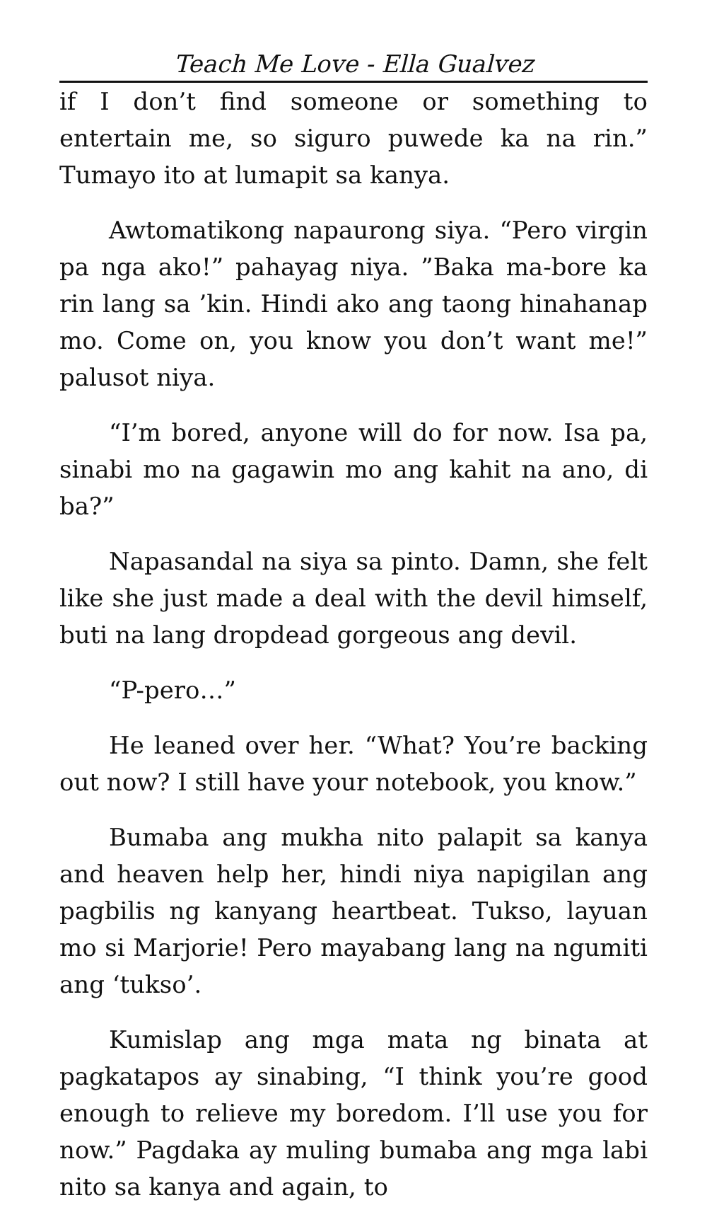Teach Me Love - Ella Gualvez
if I don’t find someone or something to entertain me, so siguro puwede ka na rin.” Tumayo ito at lumapit sa kanya.
Awtomatikong napaurong siya. “Pero virgin pa nga ako!” pahayag niya. ”Baka ma-bore ka rin lang sa ’kin. Hindi ako ang taong hinahanap mo. Come on, you know you don’t want me!” palusot niya.
“I’m bored, anyone will do for now. Isa pa, sinabi mo na gagawin mo ang kahit na ano, di ba?”
Napasandal na siya sa pinto. Damn, she felt like she just made a deal with the devil himself, buti na lang dropdead gorgeous ang devil.
“P-pero…”
He leaned over her. “What? You’re backing out now? I still have your notebook, you know.”
Bumaba ang mukha nito palapit sa kanya and heaven help her, hindi niya napigilan ang pagbilis ng kanyang heartbeat. Tukso, layuan mo si Marjorie! Pero mayabang lang na ngumiti ang ‘tukso’.
Kumislap ang mga mata ng binata at pagkatapos ay sinabing, “I think you’re good enough to relieve my boredom. I’ll use you for now.” Pagdaka ay muling bumaba ang mga labi nito sa kanya and again, to